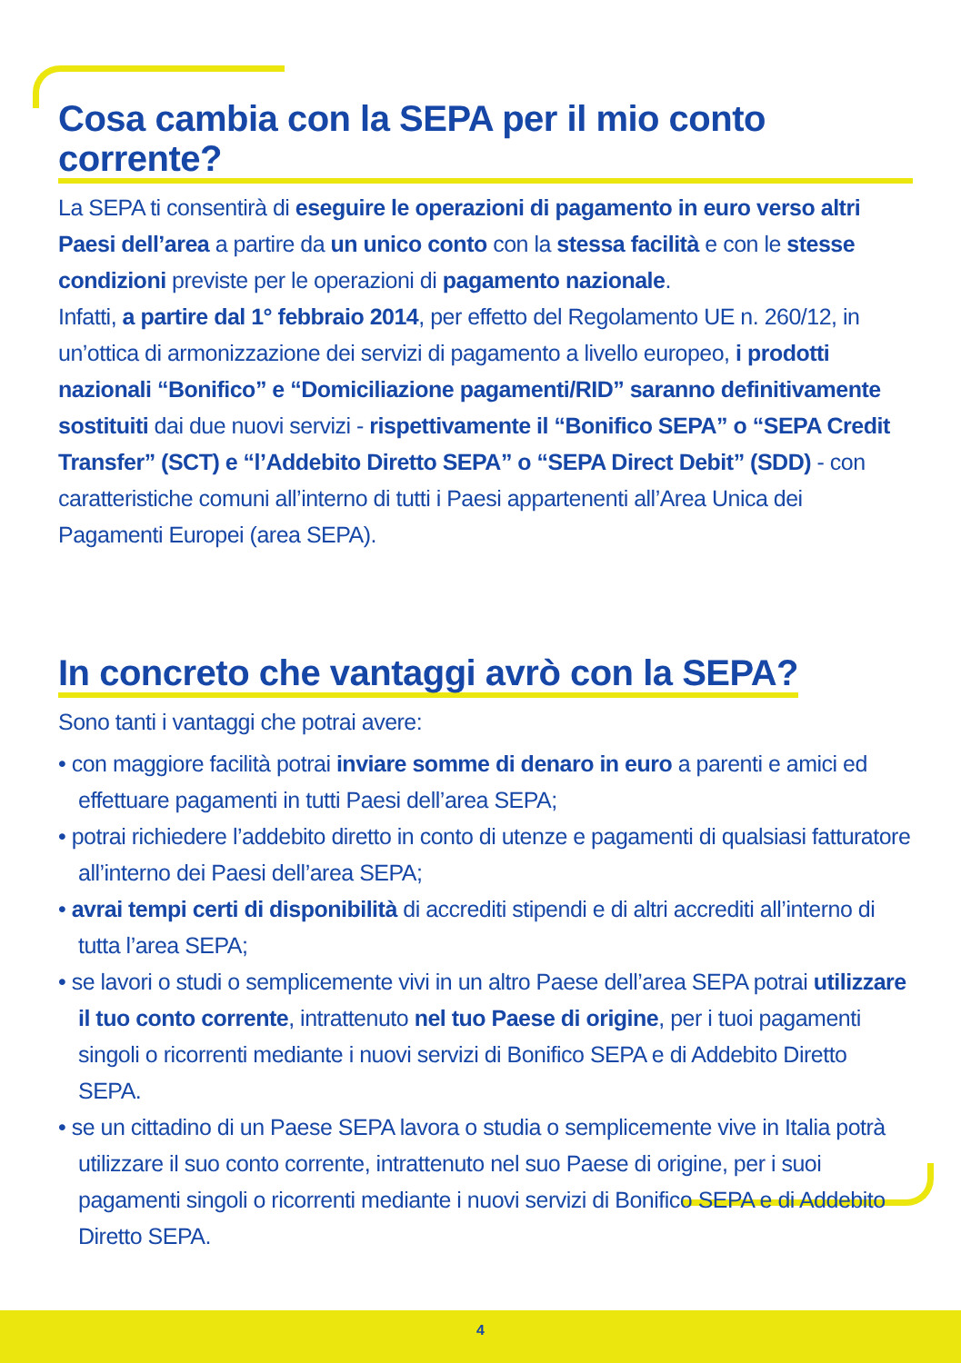Cosa cambia con la SEPA per il mio conto corrente?
La SEPA ti consentirà di eseguire le operazioni di pagamento in euro verso altri Paesi dell’area a partire da un unico conto con la stessa facilità e con le stesse condizioni previste per le operazioni di pagamento nazionale.
Infatti, a partire dal 1° febbraio 2014, per effetto del Regolamento UE n. 260/12, in un’ottica di armonizzazione dei servizi di pagamento a livello europeo, i prodotti nazionali “Bonifico” e “Domiciliazione pagamenti/RID” saranno definitivamente sostituiti dai due nuovi servizi - rispettivamente il “Bonifico SEPA” o “SEPA Credit Transfer” (SCT) e “l’Addebito Diretto SEPA” o “SEPA Direct Debit” (SDD) - con caratteristiche comuni all’interno di tutti i Paesi appartenenti all’Area Unica dei Pagamenti Europei (area SEPA).
In concreto che vantaggi avrò con la SEPA?
Sono tanti i vantaggi che potrai avere:
• con maggiore facilità potrai inviare somme di denaro in euro a parenti e amici ed effettuare pagamenti in tutti Paesi dell’area SEPA;
• potrai richiedere l’addebito diretto in conto di utenze e pagamenti di qualsiasi fatturatore all’interno dei Paesi dell’area SEPA;
• avrai tempi certi di disponibilità di accrediti stipendi e di altri accrediti all’interno di tutta l’area SEPA;
• se lavori o studi o semplicemente vivi in un altro Paese dell’area SEPA potrai utilizzare il tuo conto corrente, intrattenuto nel tuo Paese di origine, per i tuoi pagamenti singoli o ricorrenti mediante i nuovi servizi di Bonifico SEPA e di Addebito Diretto SEPA.
• se un cittadino di un Paese SEPA lavora o studia o semplicemente vive in Italia potrà utilizzare il suo conto corrente, intrattenuto nel suo Paese di origine, per i suoi pagamenti singoli o ricorrenti mediante i nuovi servizi di Bonifico SEPA e di Addebito Diretto SEPA.
4